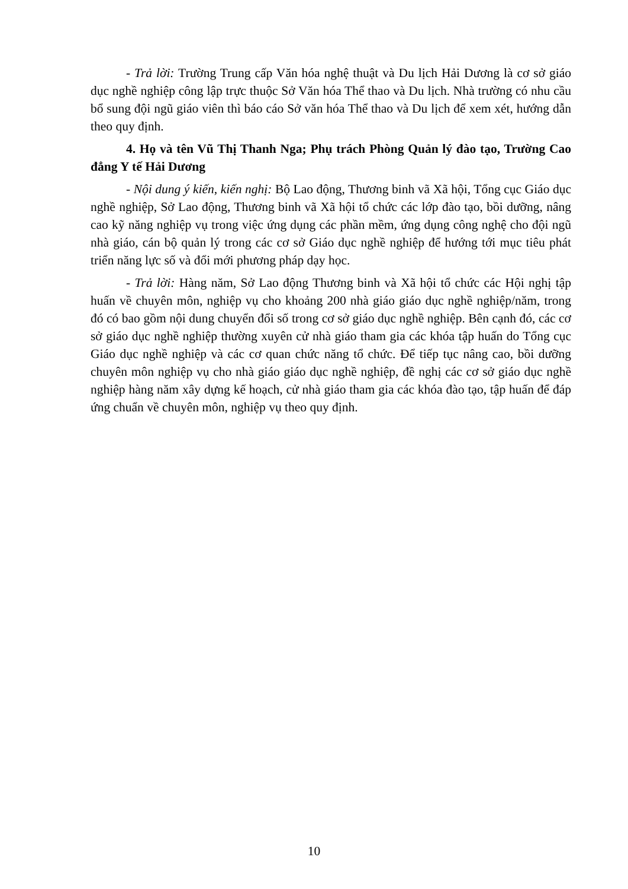- Trả lời: Trường Trung cấp Văn hóa nghệ thuật và Du lịch Hải Dương là cơ sở giáo dục nghề nghiệp công lập trực thuộc Sở Văn hóa Thể thao và Du lịch. Nhà trường có nhu cầu bổ sung đội ngũ giáo viên thì báo cáo Sở văn hóa Thể thao và Du lịch để xem xét, hướng dẫn theo quy định.
4. Họ và tên Vũ Thị Thanh Nga; Phụ trách Phòng Quản lý đào tạo, Trường Cao đẳng Y tế Hải Dương
- Nội dung ý kiến, kiến nghị: Bộ Lao động, Thương binh vã Xã hội, Tổng cục Giáo dục nghề nghiệp, Sở Lao động, Thương binh vã Xã hội tổ chức các lớp đào tạo, bồi dưỡng, nâng cao kỹ năng nghiệp vụ trong việc ứng dụng các phần mềm, ứng dụng công nghệ cho đội ngũ nhà giáo, cán bộ quản lý trong các cơ sở Giáo dục nghề nghiệp để hướng tới mục tiêu phát triển năng lực số và đổi mới phương pháp dạy học.
- Trả lời: Hàng năm, Sở Lao động Thương binh và Xã hội tổ chức các Hội nghị tập huấn về chuyên môn, nghiệp vụ cho khoảng 200 nhà giáo giáo dục nghề nghiệp/năm, trong đó có bao gồm nội dung chuyển đổi số trong cơ sở giáo dục nghề nghiệp. Bên cạnh đó, các cơ sở giáo dục nghề nghiệp thường xuyên cử nhà giáo tham gia các khóa tập huấn do Tổng cục Giáo dục nghề nghiệp và các cơ quan chức năng tổ chức. Để tiếp tục nâng cao, bồi dưỡng chuyên môn nghiệp vụ cho nhà giáo giáo dục nghề nghiệp, đề nghị các cơ sở giáo dục nghề nghiệp hàng năm xây dựng kế hoạch, cử nhà giáo tham gia các khóa đào tạo, tập huấn để đáp ứng chuẩn về chuyên môn, nghiệp vụ theo quy định.
10